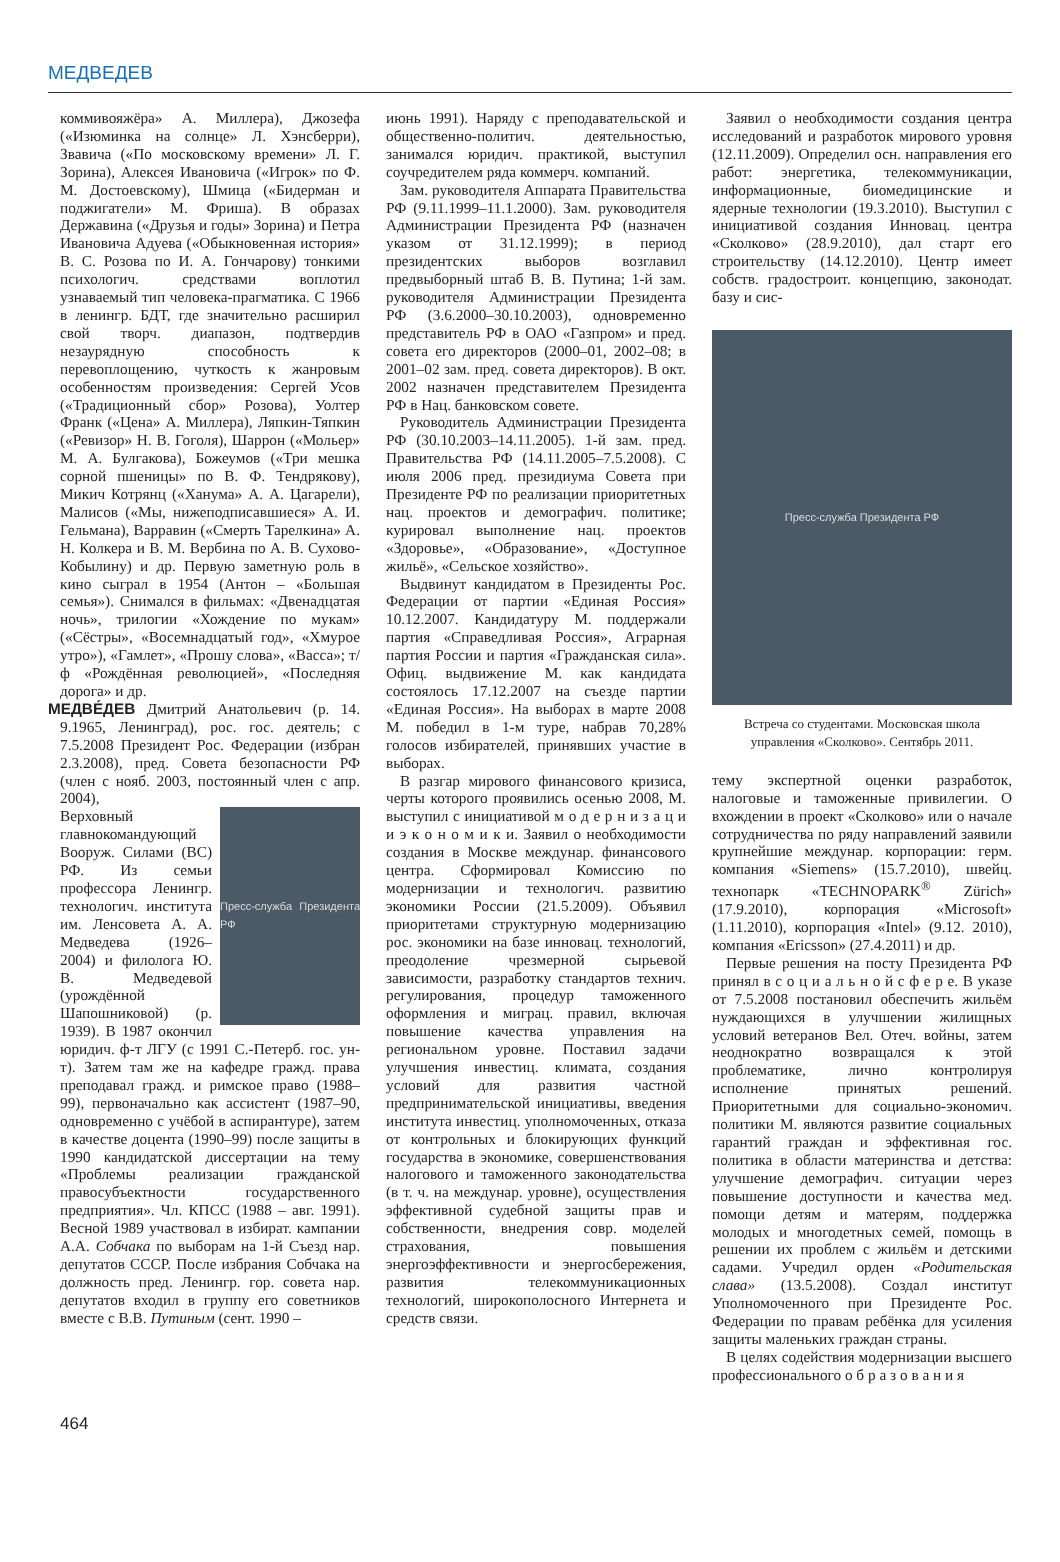МЕДВЕДЕВ
коммивояжёра» А. Миллера), Джозефа («Изюминка на солнце» Л. Хэнсберри), Звавича («По московскому времени» Л. Г. Зорина), Алексея Ивановича («Игрок» по Ф. М. Достоевскому), Шмица («Бидерман и поджигатели» М. Фриша). В образах Державина («Друзья и годы» Зорина) и Петра Ивановича Адуева («Обыкновенная история» В. С. Розова по И. А. Гончарову) тонкими психологич. средствами воплотил узнаваемый тип человека-прагматика. С 1966 в ленингр. БДТ, где значительно расширил свой творч. диапазон, подтвердив незаурядную способность к перевоплощению, чуткость к жанровым особенностям произведения: Сергей Усов («Традиционный сбор» Розова), Уолтер Франк («Цена» А. Миллера), Ляпкин-Тяпкин («Ревизор» Н. В. Гоголя), Шаррон («Мольер» М. А. Булгакова), Божеумов («Три мешка сорной пшеницы» по В. Ф. Тендрякову), Микич Котрянц («Ханума» А. А. Цагарели), Малисов («Мы, нижеподписавшиеся» А. И. Гельмана), Варравин («Смерть Тарелкина» А. Н. Колкера и В. М. Вербина по А. В. Сухово-Кобылину) и др. Первую заметную роль в кино сыграл в 1954 (Антон – «Большая семья»). Снимался в фильмах: «Двенадцатая ночь», трилогии «Хождение по мукам» («Сёстры», «Восемнадцатый год», «Хмурое утро»), «Гамлет», «Прошу слова», «Васса»; т/ф «Рождённая революцией», «Последняя дорога» и др.
МЕДВЕ́ДЕВ Дмитрий Анатольевич (р. 14. 9.1965, Ленинград), рос. гос. деятель; с 7.5.2008 Президент Рос. Федерации (избран 2.3.2008), пред. Совета безопасности РФ (член с нояб. 2003, постоянный член с апр. 2004),
Пресс-служба Президента РФ
Верховный главнокомандующий Вооруж. Силами (ВС) РФ. Из семьи профессора Ленингр. технологич. института им. Ленсовета А. А. Медведева (1926–2004) и филолога Ю. В. Медведевой (урождённой Шапошниковой) (р. 1939). В 1987 окончил юридич. ф-т ЛГУ (с 1991 С.-Петерб. гос. ун-т). Затем там же на кафедре гражд. права преподавал гражд. и римское право (1988–99), первоначально как ассистент (1987–90, одновременно с учёбой в аспирантуре), затем в качестве доцента (1990–99) после защиты в 1990 кандидатской диссертации на тему «Проблемы реализации гражданской правосубъектности государственного предприятия». Чл. КПСС (1988 – авг. 1991). Весной 1989 участвовал в избират. кампании А.А. Собчака по выборам на 1-й Съезд нар. депутатов СССР. После избрания Собчака на должность пред. Ленингр. гор. совета нар. депутатов входил в группу его советников вместе с В.В. Путиным (сент. 1990 –
июнь 1991). Наряду с преподавательской и общественно-политич. деятельностью, занимался юридич. практикой, выступил соучредителем ряда коммерч. компаний.
Зам. руководителя Аппарата Правительства РФ (9.11.1999–11.1.2000). Зам. руководителя Администрации Президента РФ (назначен указом от 31.12.1999); в период президентских выборов возглавил предвыборный штаб В. В. Путина; 1-й зам. руководителя Администрации Президента РФ (3.6.2000–30.10.2003), одновременно представитель РФ в ОАО «Газпром» и пред. совета его директоров (2000–01, 2002–08; в 2001–02 зам. пред. совета директоров). В окт. 2002 назначен представителем Президента РФ в Нац. банковском совете.
Руководитель Администрации Президента РФ (30.10.2003–14.11.2005). 1-й зам. пред. Правительства РФ (14.11.2005–7.5.2008). С июля 2006 пред. президиума Совета при Президенте РФ по реализации приоритетных нац. проектов и демографич. политике; курировал выполнение нац. проектов «Здоровье», «Образование», «Доступное жильё», «Сельское хозяйство».
Выдвинут кандидатом в Президенты Рос. Федерации от партии «Единая Россия» 10.12.2007. Кандидатуру М. поддержали партия «Справедливая Россия», Аграрная партия России и партия «Гражданская сила». Офиц. выдвижение М. как кандидата состоялось 17.12.2007 на съезде партии «Единая Россия». На выборах в марте 2008 М. победил в 1-м туре, набрав 70,28% голосов избирателей, принявших участие в выборах.
В разгар мирового финансового кризиса, черты которого проявились осенью 2008, М. выступил с инициативой м о д е р н и з а ц и и э к о н о м и к и. Заявил о необходимости создания в Москве междунар. финансового центра. Сформировал Комиссию по модернизации и технологич. развитию экономики России (21.5.2009). Объявил приоритетами структурную модернизацию рос. экономики на базе инновац. технологий, преодоление чрезмерной сырьевой зависимости, разработку стандартов технич. регулирования, процедур таможенного оформления и миграц. правил, включая повышение качества управления на региональном уровне. Поставил задачи улучшения инвестиц. климата, создания условий для развития частной предпринимательской инициативы, введения института инвестиц. уполномоченных, отказа от контрольных и блокирующих функций государства в экономике, совершенствования налогового и таможенного законодательства (в т. ч. на междунар. уровне), осуществления эффективной судебной защиты прав и собственности, внедрения совр. моделей страхования, повышения энергоэффективности и энергосбережения, развития телекоммуникационных технологий, широкополосного Интернета и средств связи.
Заявил о необходимости создания центра исследований и разработок мирового уровня (12.11.2009). Определил осн. направления его работ: энергетика, телекоммуникации, информационные, биомедицинские и ядерные технологии (19.3.2010). Выступил с инициативой создания Инновац. центра «Сколково» (28.9.2010), дал старт его строительству (14.12.2010). Центр имеет собств. градостроит. концепцию, законодат. базу и сис-
Пресс-служба Президента РФ
Встреча со студентами. Московская школа управления «Сколково». Сентябрь 2011.
тему экспертной оценки разработок, налоговые и таможенные привилегии. О вхождении в проект «Сколково» или о начале сотрудничества по ряду направлений заявили крупнейшие междунар. корпорации: герм. компания «Siemens» (15.7.2010), швейц. технопарк «TECHNOPARK<sup>®</sup> Zürich» (17.9.2010), корпорация «Microsoft» (1.11.2010), корпорация «Intel» (9.12. 2010), компания «Ericsson» (27.4.2011) и др.
Первые решения на посту Президента РФ принял в с о ц и а л ь н о й с ф е р е. В указе от 7.5.2008 постановил обеспечить жильём нуждающихся в улучшении жилищных условий ветеранов Вел. Отеч. войны, затем неоднократно возвращался к этой проблематике, лично контролируя исполнение принятых решений. Приоритетными для социально-экономич. политики М. являются развитие социальных гарантий граждан и эффективная гос. политика в области материнства и детства: улучшение демографич. ситуации через повышение доступности и качества мед. помощи детям и матерям, поддержка молодых и многодетных семей, помощь в решении их проблем с жильём и детскими садами. Учредил орден «Родительская слава» (13.5.2008). Создал институт Уполномоченного при Президенте Рос. Федерации по правам ребёнка для усиления защиты маленьких граждан страны.
В целях содействия модернизации высшего профессионального о б р а з о в а н и я
464